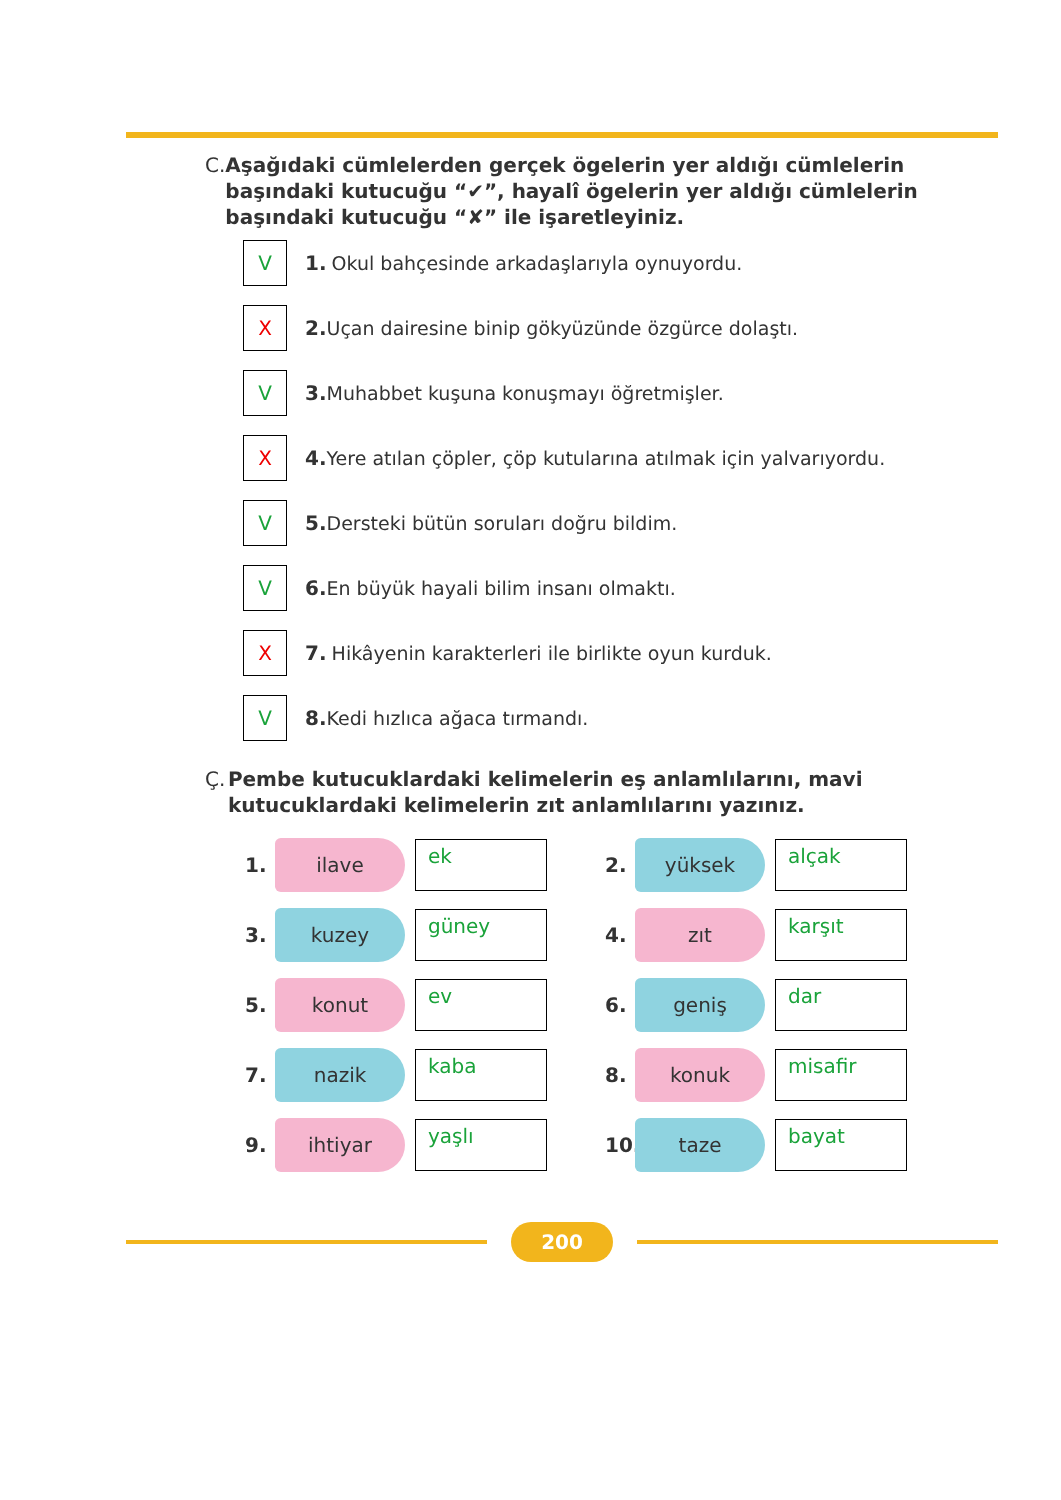C. Aşağıdaki cümlelerden gerçek ögelerin yer aldığı cümlelerin başındaki kutucuğu “✔”, hayalî ögelerin yer aldığı cümlelerin başındaki kutucuğu “✘” ile işaretleyiniz.
V
1. Okul bahçesinde arkadaşlarıyla oynuyordu.
X
2. Uçan dairesine binip gökyüzünde özgürce dolaştı.
V
3. Muhabbet kuşuna konuşmayı öğretmişler.
X
4. Yere atılan çöpler, çöp kutularına atılmak için yalvarıyordu.
V
5. Dersteki bütün soruları doğru bildim.
V
6. En büyük hayali bilim insanı olmaktı.
X
7. Hikâyenin karakterleri ile birlikte oyun kurduk.
V
8. Kedi hızlıca ağaca tırmandı.
Ç. Pembe kutucuklardaki kelimelerin eş anlamlılarını, mavi kutucuklardaki kelimelerin zıt anlamlılarını yazınız.
1.
ilave
ek
2.
yüksek
alçak
3.
kuzey
güney
4.
zıt
karşıt
5.
konut
ev
6.
geniş
dar
7.
nazik
kaba
8.
konuk
misafir
9.
ihtiyar
yaşlı
10.
taze
bayat
200